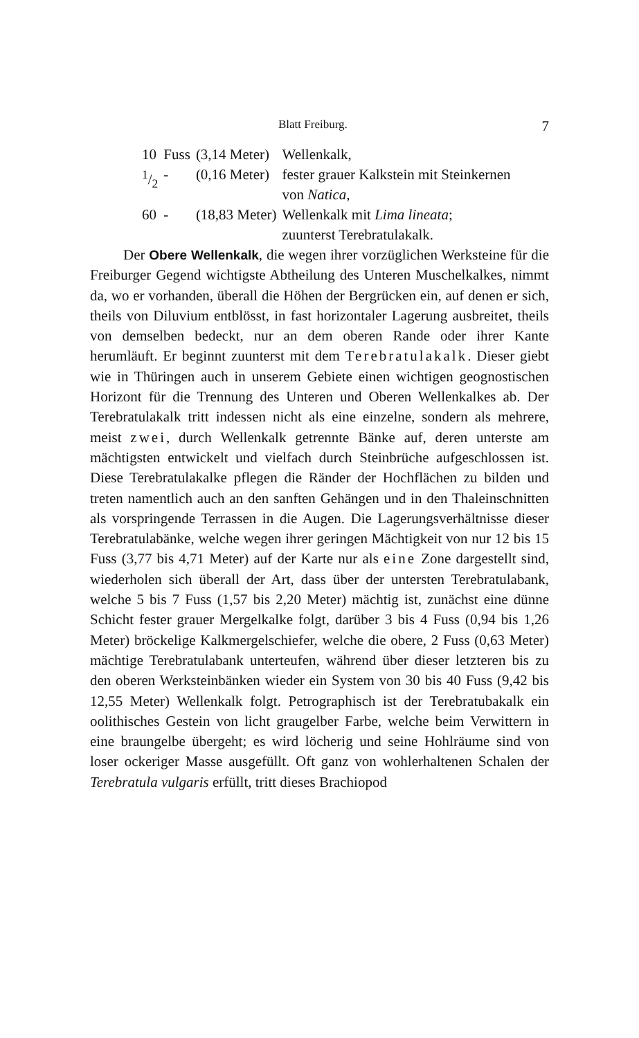Blatt Freiburg. 7
| 10 | Fuss | (3,14 Meter) | Wellenkalk, |
| 1/2 | - | (0,16 Meter) | fester grauer Kalkstein mit Steinkernen von Natica , |
| 60 | - | (18,83 Meter) | Wellenkalk mit Lima lineata ; |
| | | | zuunterst Terebratulakalk. |
Der Obere Wellenkalk, die wegen ihrer vorzüglichen Werksteine für die Freiburger Gegend wichtigste Abtheilung des Unteren Muschelkalkes, nimmt da, wo er vorhanden, überall die Höhen der Bergrücken ein, auf denen er sich, theils von Diluvium entblösst, in fast horizontaler Lagerung ausbreitet, theils von demselben bedeckt, nur an dem oberen Rande oder ihrer Kante herumläuft. Er beginnt zuunterst mit dem Terebratulakalk. Dieser giebt wie in Thüringen auch in unserem Gebiete einen wichtigen geognostischen Horizont für die Trennung des Unteren und Oberen Wellenkalkes ab. Der Terebratulakalk tritt indessen nicht als eine einzelne, sondern als mehrere, meist zwei, durch Wellenkalk getrennte Bänke auf, deren unterste am mächtigsten entwickelt und vielfach durch Steinbrüche aufgeschlossen ist. Diese Terebratulakalke pflegen die Ränder der Hochflächen zu bilden und treten namentlich auch an den sanften Gehängen und in den Thaleinschnitten als vorspringende Terrassen in die Augen. Die Lagerungsverhältnisse dieser Terebratulabänke, welche wegen ihrer geringen Mächtigkeit von nur 12 bis 15 Fuss (3,77 bis 4,71 Meter) auf der Karte nur als eine Zone dargestellt sind, wiederholen sich überall der Art, dass über der untersten Terebratulabank, welche 5 bis 7 Fuss (1,57 bis 2,20 Meter) mächtig ist, zunächst eine dünne Schicht fester grauer Mergelkalke folgt, darüber 3 bis 4 Fuss (0,94 bis 1,26 Meter) bröckelige Kalkmergelschiefer, welche die obere, 2 Fuss (0,63 Meter) mächtige Terebratulabank unterteufen, während über dieser letzteren bis zu den oberen Werksteinbänken wieder ein System von 30 bis 40 Fuss (9,42 bis 12,55 Meter) Wellenkalk folgt. Petrographisch ist der Terebratubakalk ein oolithisches Gestein von licht graugelber Farbe, welche beim Verwittern in eine braungelbe übergeht; es wird löcherig und seine Hohlräume sind von loser ockeriger Masse ausgefüllt. Oft ganz von wohlerhaltenen Schalen der Terebratula vulgaris erfüllt, tritt dieses Brachiopod